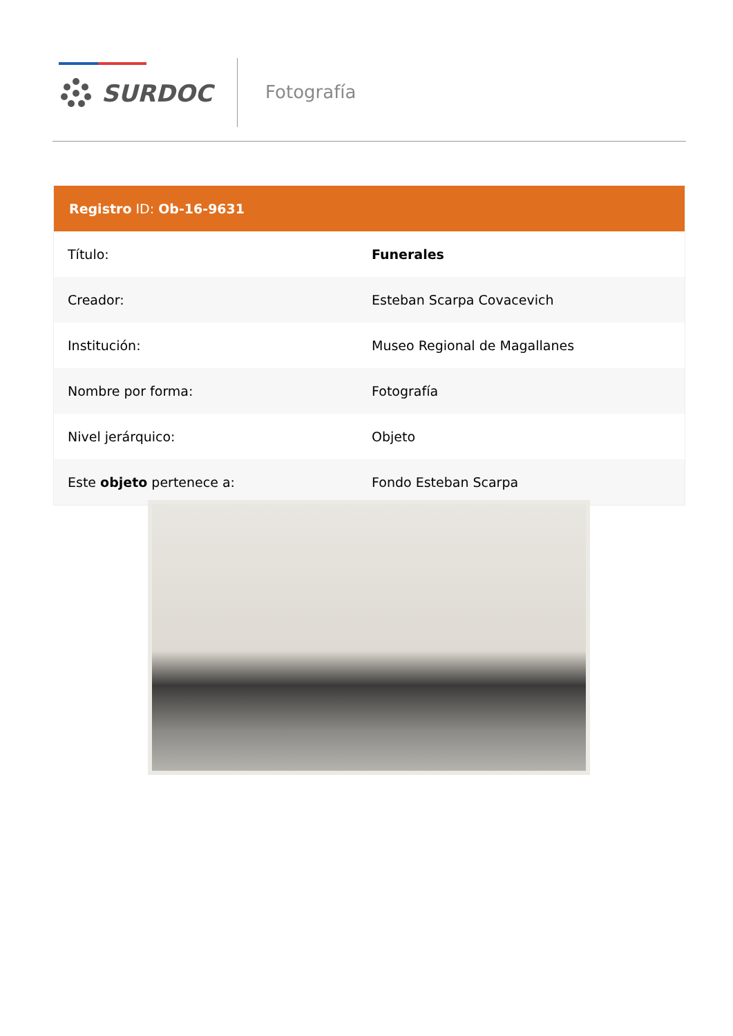SURDOC Fotografía
| Registro ID: Ob-16-9631 | |
| --- | --- |
| Título: | Funerales |
| Creador: | Esteban Scarpa Covacevich |
| Institución: | Museo Regional de Magallanes |
| Nombre por forma: | Fotografía |
| Nivel jerárquico: | Objeto |
| Este objeto pertenece a: | Fondo Esteban Scarpa |